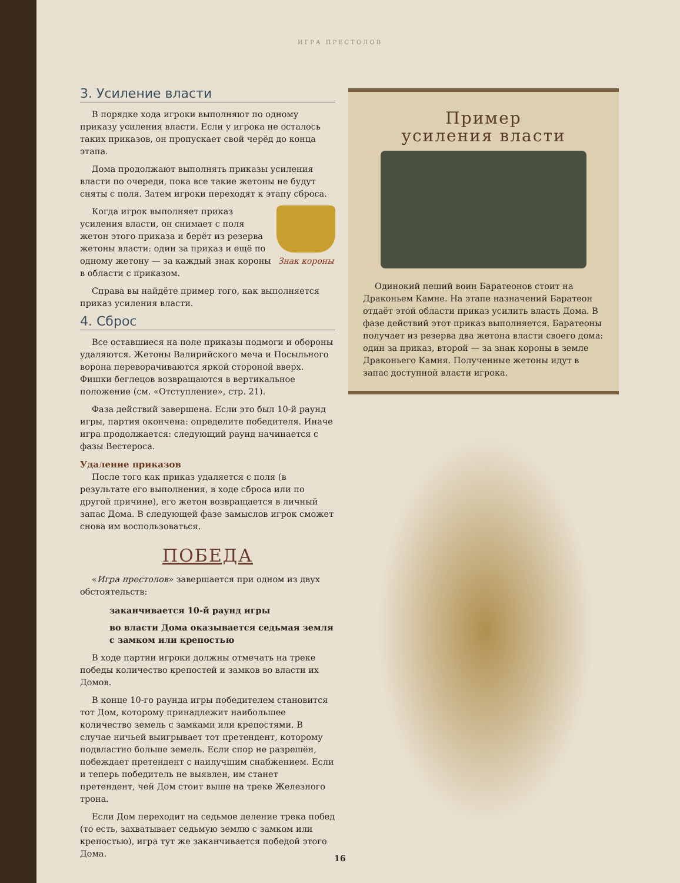ИГРА ПРЕСТОЛОВ
3. Усиление власти
В порядке хода игроки выполняют по одному приказу усиления власти. Если у игрока не осталось таких приказов, он пропускает свой черёд до конца этапа.
Дома продолжают выполнять приказы усиления власти по очереди, пока все такие жетоны не будут сняты с поля. Затем игроки переходят к этапу сброса.
Знак короны
Когда игрок выполняет приказ усиления власти, он снимает с поля жетон этого приказа и берёт из резерва жетоны власти: один за приказ и ещё по одному жетону — за каждый знак короны в области с приказом.
Справа вы найдёте пример того, как выполняется приказ усиления власти.
4. Сброс
Все оставшиеся на поле приказы подмоги и обороны удаляются. Жетоны Валирийского меча и Посыльного ворона переворачиваются яркой стороной вверх. Фишки беглецов возвращаются в вертикальное положение (см. «Отступление», стр. 21).
Фаза действий завершена. Если это был 10-й раунд игры, партия окончена: определите победителя. Иначе игра продолжается: следующий раунд начинается с фазы Вестероса.
Удаление приказов
После того как приказ удаляется с поля (в результате его выполнения, в ходе сброса или по другой причине), его жетон возвращается в личный запас Дома. В следующей фазе замыслов игрок сможет снова им воспользоваться.
ПОБЕДА
«Игра престолов» завершается при одном из двух обстоятельств:
заканчивается 10-й раунд игры
во власти Дома оказывается седьмая земля с замком или крепостью
В ходе партии игроки должны отмечать на треке победы количество крепостей и замков во власти их Домов.
В конце 10-го раунда игры победителем становится тот Дом, которому принадлежит наибольшее количество земель с замками или крепостями. В случае ничьей выигрывает тот претендент, которому подвластно больше земель. Если спор не разрешён, побеждает претендент с наилучшим снабжением. Если и теперь победитель не выявлен, им станет претендент, чей Дом стоит выше на треке Железного трона.
Если Дом переходит на седьмое деление трека побед (то есть, захватывает седьмую землю с замком или крепостью), игра тут же заканчивается победой этого Дома.
Пример
усиления власти
Одинокий пеший воин Баратеонов стоит на Драконьем Камне. На этапе назначений Баратеон отдаёт этой области приказ усилить власть Дома. В фазе действий этот приказ выполняется. Баратеоны получает из резерва два жетона власти своего дома: один за приказ, второй — за знак короны в земле Драконьего Камня. Полученные жетоны идут в запас доступной власти игрока.
16